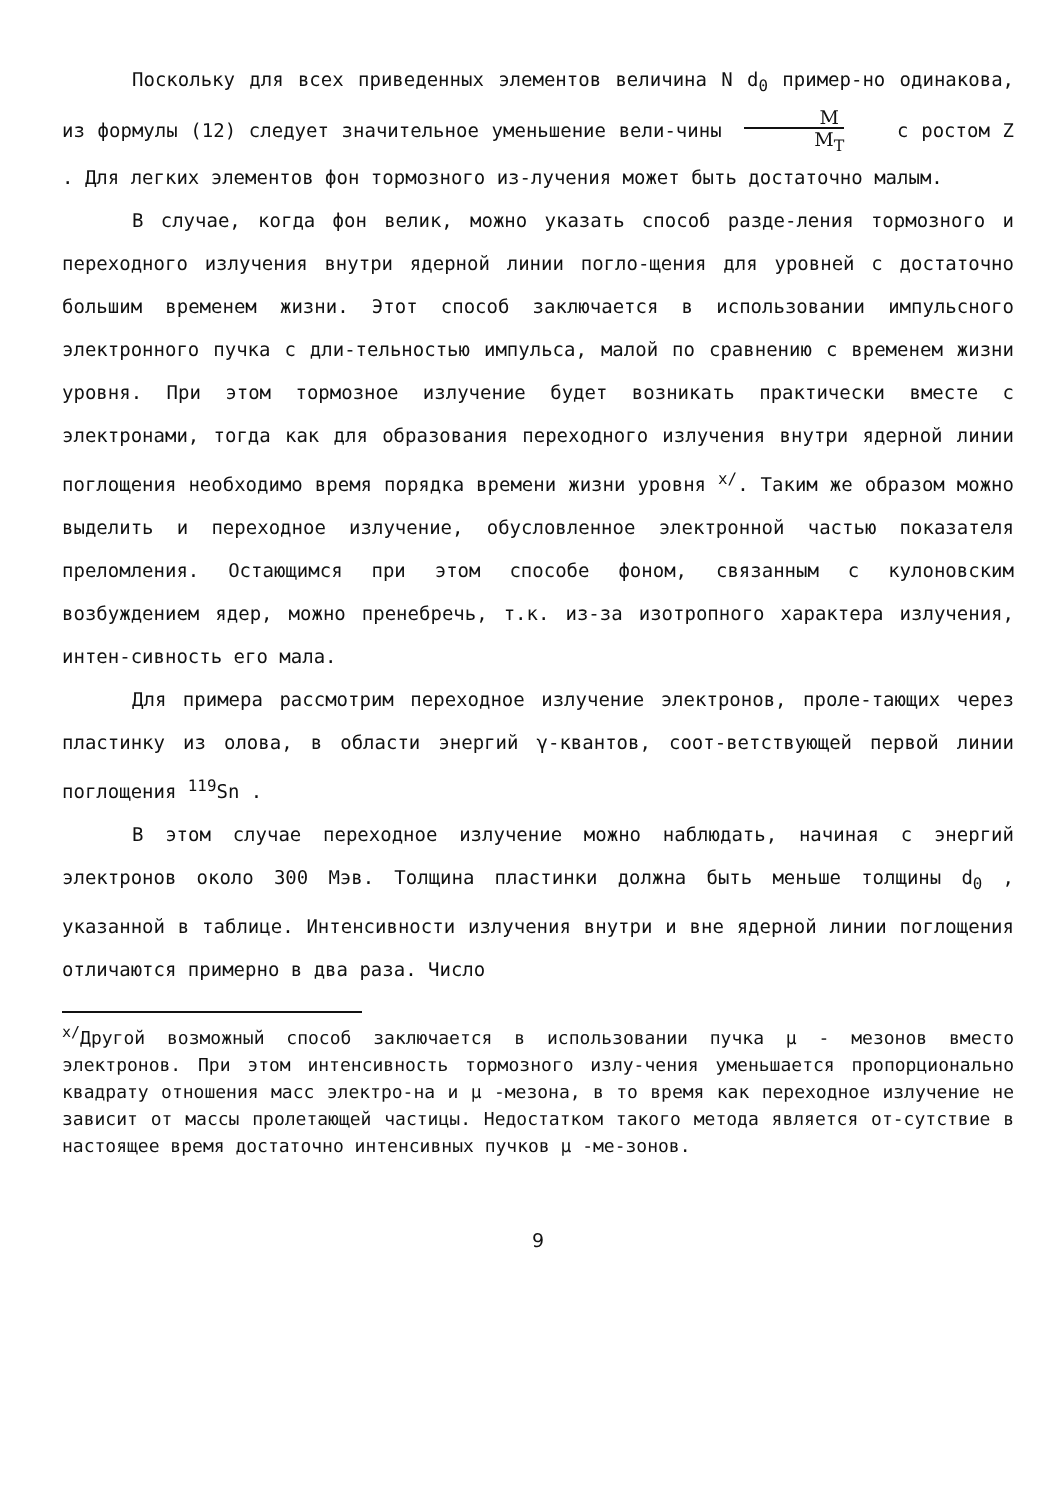Поскольку для всех приведенных элементов величина N d<sub>0</sub> пример-но одинакова, из формулы (12) следует значительное уменьшение вели-чины M M<sub>T</sub> с ростом Z . Для легких элементов фон тормозного из-лучения может быть достаточно малым.
В случае, когда фон велик, можно указать способ разде-ления тормозного и переходного излучения внутри ядерной линии погло-щения для уровней с достаточно большим временем жизни. Этот способ заключается в использовании импульсного электронного пучка с дли-тельностью импульса, малой по сравнению с временем жизни уровня. При этом тормозное излучение будет возникать практически вместе с электронами, тогда как для образования переходного излучения внутри ядерной линии поглощения необходимо время порядка времени жизни уровня <sup>x/</sup>. Таким же образом можно выделить и переходное излучение, обусловленное электронной частью показателя преломления. Остающимся при этом способе фоном, связанным с кулоновским возбуждением ядер, можно пренебречь, т.к. из-за изотропного характера излучения, интен-сивность его мала.
Для примера рассмотрим переходное излучение электронов, проле-тающих через пластинку из олова, в области энергий γ-квантов, соот-ветствующей первой линии поглощения <sup>119</sup>Sn .
В этом случае переходное излучение можно наблюдать, начиная с энергий электронов около 300 Мэв. Толщина пластинки должна быть меньше толщины d<sub>0</sub> , указанной в таблице. Интенсивности излучения внутри и вне ядерной линии поглощения отличаются примерно в два раза. Число
<sup>x/</sup>Другой возможный способ заключается в использовании пучка μ - мезонов вместо электронов. При этом интенсивность тормозного излу-чения уменьшается пропорционально квадрату отношения масс электро-на и μ -мезона, в то время как переходное излучение не зависит от массы пролетающей частицы. Недостатком такого метода является от-сутствие в настоящее время достаточно интенсивных пучков μ -ме-зонов.
9